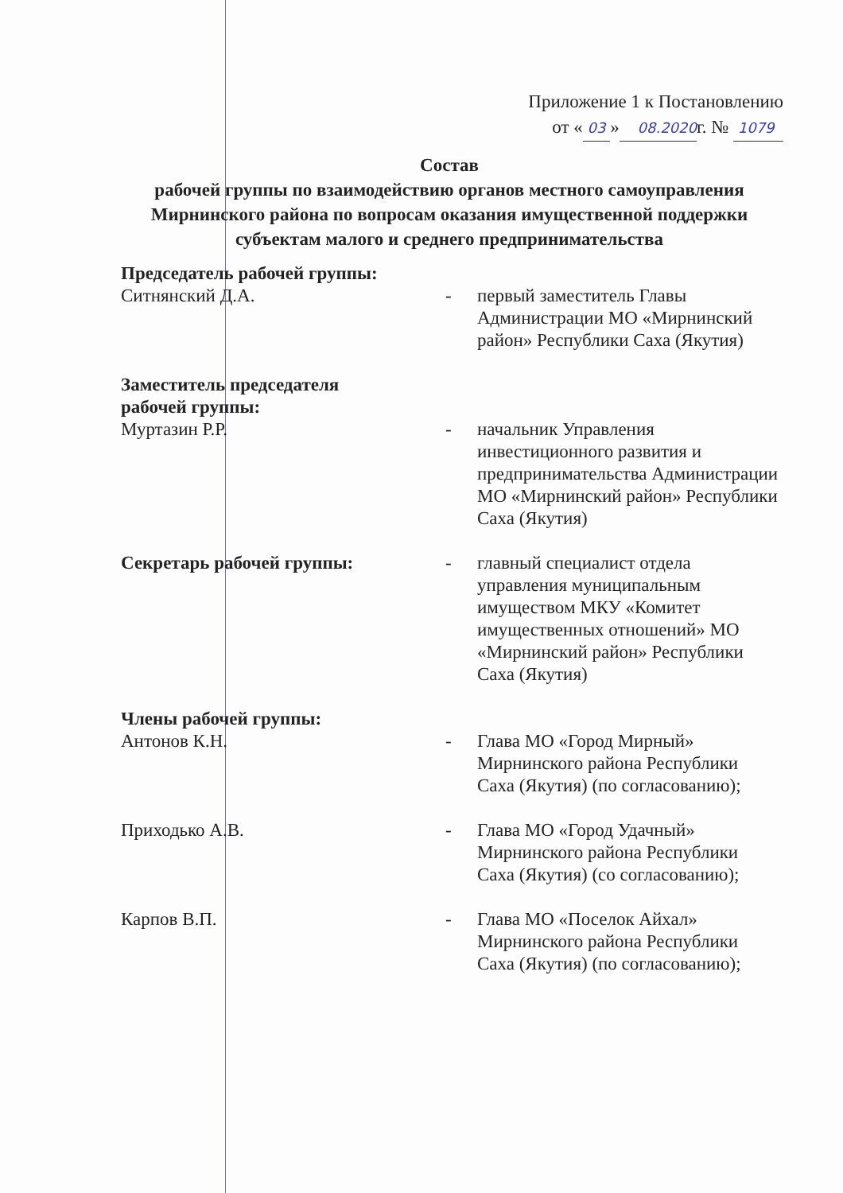Приложение 1 к Постановлению
от « 03 » 08.2020г. № 1079
Состав
рабочей группы по взаимодействию органов местного самоуправления Мирнинского района по вопросам оказания имущественной поддержки субъектам малого и среднего предпринимательства
Председатель рабочей группы:
Ситнянский Д.А. - первый заместитель Главы Администрации МО «Мирнинский район» Республики Саха (Якутия)
Заместитель председателя
рабочей группы:
Муртазин Р.Р. - начальник Управления инвестиционного развития и предпринимательства Администрации МО «Мирнинский район» Республики Саха (Якутия)
Секретарь рабочей группы: - главный специалист отдела управления муниципальным имуществом МКУ «Комитет имущественных отношений» МО «Мирнинский район» Республики Саха (Якутия)
Члены рабочей группы:
Антонов К.Н. - Глава МО «Город Мирный» Мирнинского района Республики Саха (Якутия) (по согласованию);
Приходько А.В. - Глава МО «Город Удачный» Мирнинского района Республики Саха (Якутия) (со согласованию);
Карпов В.П. - Глава МО «Поселок Айхал» Мирнинского района Республики Саха (Якутия) (по согласованию);